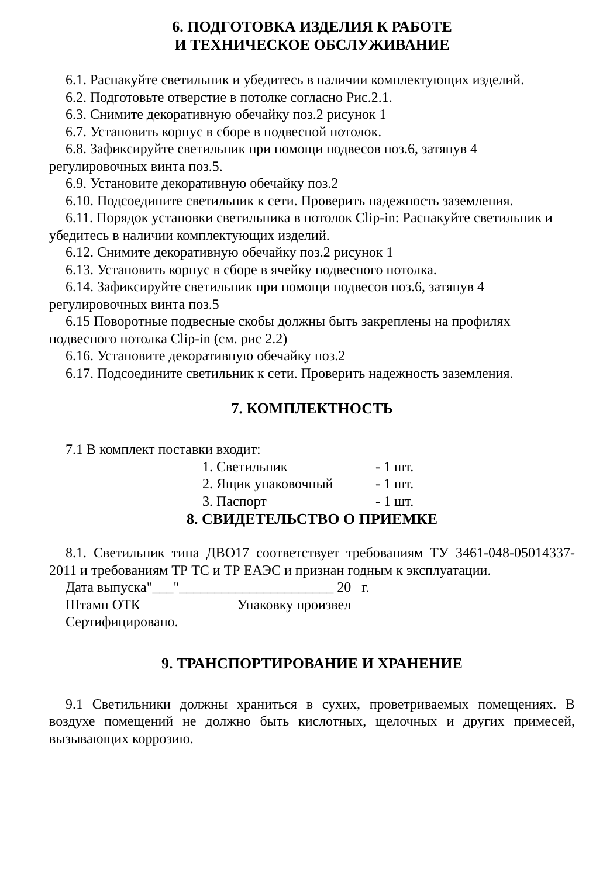6. ПОДГОТОВКА ИЗДЕЛИЯ К РАБОТЕ
И ТЕХНИЧЕСКОЕ ОБСЛУЖИВАНИЕ
6.1. Распакуйте светильник и убедитесь в наличии комплектующих изделий.
6.2. Подготовьте отверстие в потолке согласно Рис.2.1.
6.3. Снимите декоративную обечайку поз.2 рисунок 1
6.7. Установить корпус в сборе в подвесной потолок.
6.8. Зафиксируйте светильник при помощи подвесов поз.6, затянув 4 регулировочных винта поз.5.
6.9. Установите декоративную обечайку поз.2
6.10. Подсоедините светильник к сети. Проверить надежность заземления.
6.11. Порядок установки светильника в потолок Clip-in: Распакуйте светильник и убедитесь в наличии комплектующих изделий.
6.12. Снимите декоративную обечайку поз.2 рисунок 1
6.13. Установить корпус в сборе в ячейку подвесного потолка.
6.14. Зафиксируйте светильник при помощи подвесов поз.6, затянув 4 регулировочных винта поз.5
6.15 Поворотные подвесные скобы должны быть закреплены на профилях подвесного потолка Clip-in (см. рис 2.2)
6.16. Установите декоративную обечайку поз.2
6.17. Подсоедините светильник к сети. Проверить надежность заземления.
7. КОМПЛЕКТНОСТЬ
7.1 В комплект поставки входит:
1. Светильник - 1 шт.
2. Ящик упаковочный - 1 шт.
3. Паспорт - 1 шт.
8. СВИДЕТЕЛЬСТВО О ПРИЕМКЕ
8.1. Светильник типа ДВО17 соответствует требованиям ТУ 3461-048-05014337-2011 и требованиям ТР ТС и ТР ЕАЭС и признан годным к эксплуатации.
Дата выпуска"___"______________________ 20 г.
Штамп ОТК Упаковку произвел
Сертифицировано.
9. ТРАНСПОРТИРОВАНИЕ И ХРАНЕНИЕ
9.1 Светильники должны храниться в сухих, проветриваемых помещениях. В воздухе помещений не должно быть кислотных, щелочных и других примесей, вызывающих коррозию.